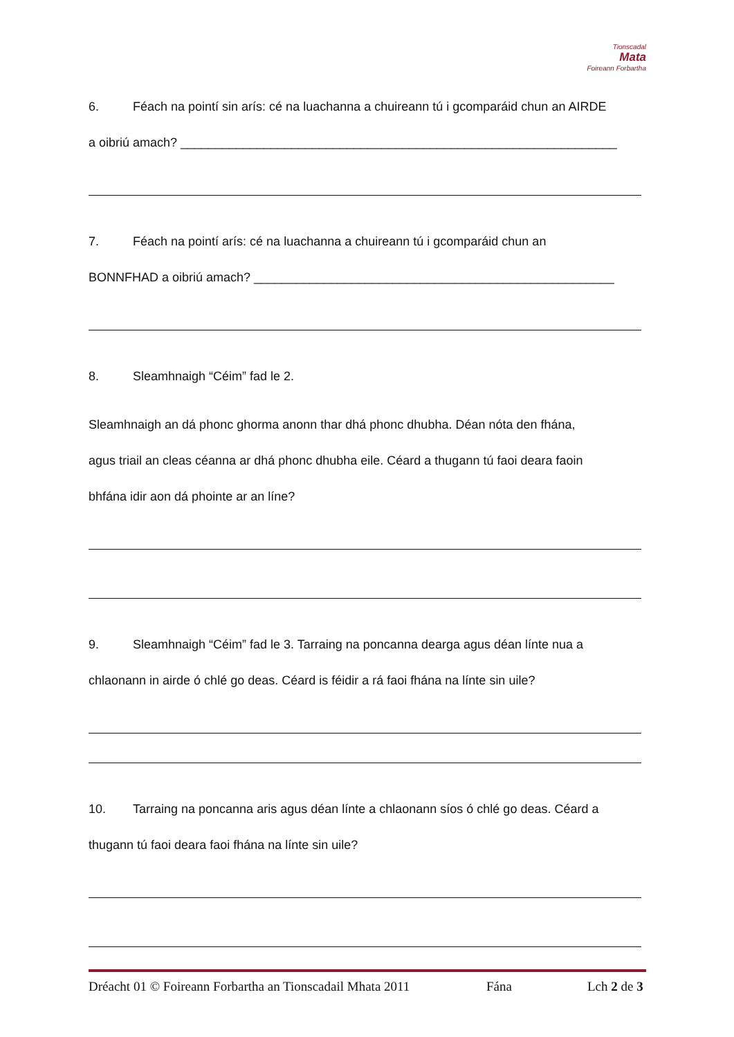Tionscadal
Mata
Foireann Forbartha
6. Féach na pointí sin arís: cé na luachanna a chuireann tú i gcomparáid chun an AIRDE
a oibriú amach? _______________________________________________________________
7. Féach na pointí arís: cé na luachanna a chuireann tú i gcomparáid chun an
BONNFHAD a oibriú amach? ____________________________________________________
8. Sleamhnaigh “Céim” fad le 2.
Sleamhnaigh an dá phonc ghorma anonn thar dhá phonc dhubha. Déan nóta den fhána,
agus triail an cleas céanna ar dhá phonc dhubha eile. Céard a thugann tú faoi deara faoin
bhfána idir aon dá phointe ar an líne?
9. Sleamhnaigh “Céim” fad le 3. Tarraing na poncanna dearga agus déan línte nua a
chlaonann in airde ó chlé go deas. Céard is féidir a rá faoi fhána na línte sin uile?
10. Tarraing na poncanna aris agus déan línte a chlaonann síos ó chlé go deas. Céard a
thugann tú faoi deara faoi fhána na línte sin uile?
Dréacht 01 © Foireann Forbartha an Tionscadail Mhata 2011 Fána Lch 2 de 3